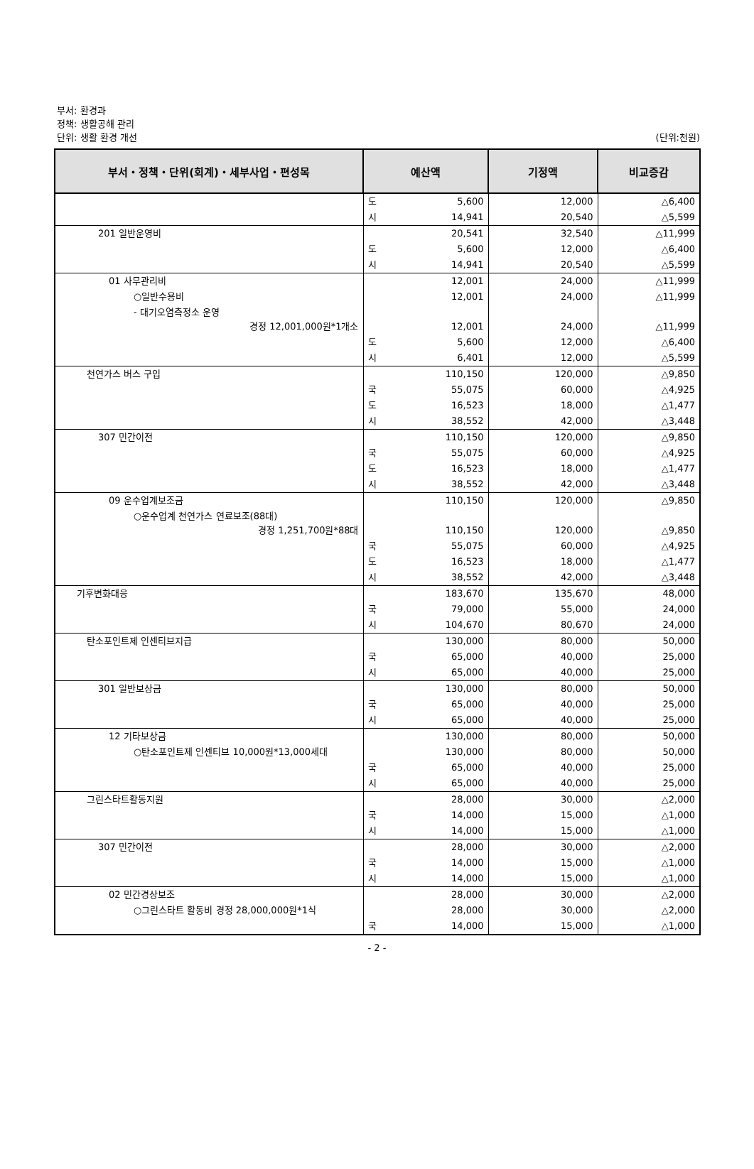부서: 환경과
정책: 생활공해 관리
단위: 생활 환경 개선
(단위:천원)
| 부서・정책・단위(회계)・세부사업・편성목 | 예산액 | | 기정액 | 비교증감 |
| --- | --- | --- | --- | --- |
| | 도 | 5,600 | 12,000 | △6,400 |
| | 시 | 14,941 | 20,540 | △5,599 |
| 201 일반운영비 | | 20,541 | 32,540 | △11,999 |
| | 도 | 5,600 | 12,000 | △6,400 |
| | 시 | 14,941 | 20,540 | △5,599 |
| 01 사무관리비 | | 12,001 | 24,000 | △11,999 |
| ○일반수용비 | | 12,001 | 24,000 | △11,999 |
| - 대기오염측정소 운영 경정 12,001,000원*1개소 | | 12,001 | 24,000 | △11,999 |
| | 도 | 5,600 | 12,000 | △6,400 |
| | 시 | 6,401 | 12,000 | △5,599 |
| 천연가스 버스 구입 | | 110,150 | 120,000 | △9,850 |
| | 국 | 55,075 | 60,000 | △4,925 |
| | 도 | 16,523 | 18,000 | △1,477 |
| | 시 | 38,552 | 42,000 | △3,448 |
| 307 민간이전 | | 110,150 | 120,000 | △9,850 |
| | 국 | 55,075 | 60,000 | △4,925 |
| | 도 | 16,523 | 18,000 | △1,477 |
| | 시 | 38,552 | 42,000 | △3,448 |
| 09 운수업계보조금 | | 110,150 | 120,000 | △9,850 |
| ○운수업계 천연가스 연료보조(88대) 경정 1,251,700원*88대 | | 110,150 | 120,000 | △9,850 |
| | 국 | 55,075 | 60,000 | △4,925 |
| | 도 | 16,523 | 18,000 | △1,477 |
| | 시 | 38,552 | 42,000 | △3,448 |
| 기후변화대응 | | 183,670 | 135,670 | 48,000 |
| | 국 | 79,000 | 55,000 | 24,000 |
| | 시 | 104,670 | 80,670 | 24,000 |
| 탄소포인트제 인센티브지급 | | 130,000 | 80,000 | 50,000 |
| | 국 | 65,000 | 40,000 | 25,000 |
| | 시 | 65,000 | 40,000 | 25,000 |
| 301 일반보상금 | | 130,000 | 80,000 | 50,000 |
| | 국 | 65,000 | 40,000 | 25,000 |
| | 시 | 65,000 | 40,000 | 25,000 |
| 12 기타보상금 | | 130,000 | 80,000 | 50,000 |
| ○탄소포인트제 인센티브 10,000원*13,000세대 | | 130,000 | 80,000 | 50,000 |
| | 국 | 65,000 | 40,000 | 25,000 |
| | 시 | 65,000 | 40,000 | 25,000 |
| 그린스타트활동지원 | | 28,000 | 30,000 | △2,000 |
| | 국 | 14,000 | 15,000 | △1,000 |
| | 시 | 14,000 | 15,000 | △1,000 |
| 307 민간이전 | | 28,000 | 30,000 | △2,000 |
| | 국 | 14,000 | 15,000 | △1,000 |
| | 시 | 14,000 | 15,000 | △1,000 |
| 02 민간경상보조 | | 28,000 | 30,000 | △2,000 |
| ○그린스타트 활동비 경정 28,000,000원*1식 | | 28,000 | 30,000 | △2,000 |
| | 국 | 14,000 | 15,000 | △1,000 |
- 2 -